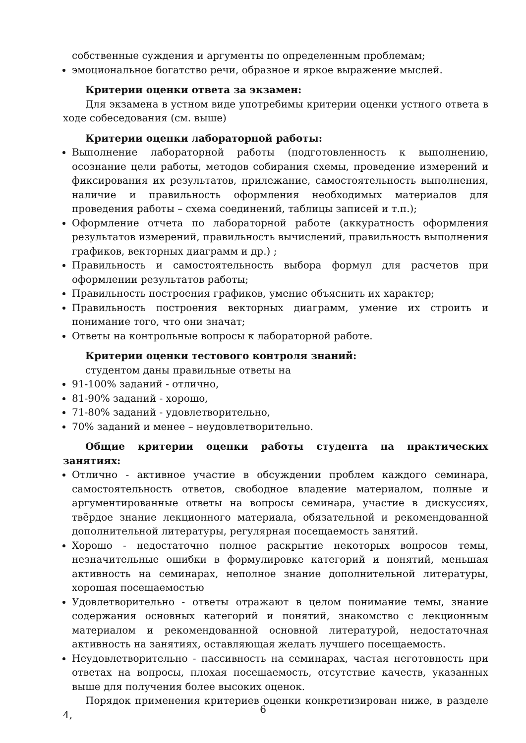собственные суждения и аргументы по определенным проблемам;
эмоциональное богатство речи, образное и яркое выражение мыслей.
Критерии оценки ответа за экзамен:
Для экзамена в устном виде употребимы критерии оценки устного ответа в ходе собеседования (см. выше)
Критерии оценки лабораторной работы:
Выполнение лабораторной работы (подготовленность к выполнению, осознание цели работы, методов собирания схемы, проведение измерений и фиксирования их результатов, прилежание, самостоятельность выполнения, наличие и правильность оформления необходимых материалов для проведения работы – схема соединений, таблицы записей и т.п.);
Оформление отчета по лабораторной работе (аккуратность оформления результатов измерений, правильность вычислений, правильность выполнения графиков, векторных диаграмм и др.) ;
Правильность и самостоятельность выбора формул для расчетов при оформлении результатов работы;
Правильность построения графиков, умение объяснить их характер;
Правильность построения векторных диаграмм, умение их строить и понимание того, что они значат;
Ответы на контрольные вопросы к лабораторной работе.
Критерии оценки тестового контроля знаний:
студентом даны правильные ответы на
91-100% заданий - отлично,
81-90% заданий - хорошо,
71-80% заданий - удовлетворительно,
70% заданий и менее – неудовлетворительно.
Общие критерии оценки работы студента на практических занятиях:
Отлично - активное участие в обсуждении проблем каждого семинара, самостоятельность ответов, свободное владение материалом, полные и аргументированные ответы на вопросы семинара, участие в дискуссиях, твёрдое знание лекционного материала, обязательной и рекомендованной дополнительной литературы, регулярная посещаемость занятий.
Хорошо - недостаточно полное раскрытие некоторых вопросов темы, незначительные ошибки в формулировке категорий и понятий, меньшая активность на семинарах, неполное знание дополнительной литературы, хорошая посещаемостью
Удовлетворительно - ответы отражают в целом понимание темы, знание содержания основных категорий и понятий, знакомство с лекционным материалом и рекомендованной основной литературой, недостаточная активность на занятиях, оставляющая желать лучшего посещаемость.
Неудовлетворительно - пассивность на семинарах, частая неготовность при ответах на вопросы, плохая посещаемость, отсутствие качеств, указанных выше для получения более высоких оценок.
Порядок применения критериев оценки конкретизирован ниже, в разделе 4,
6